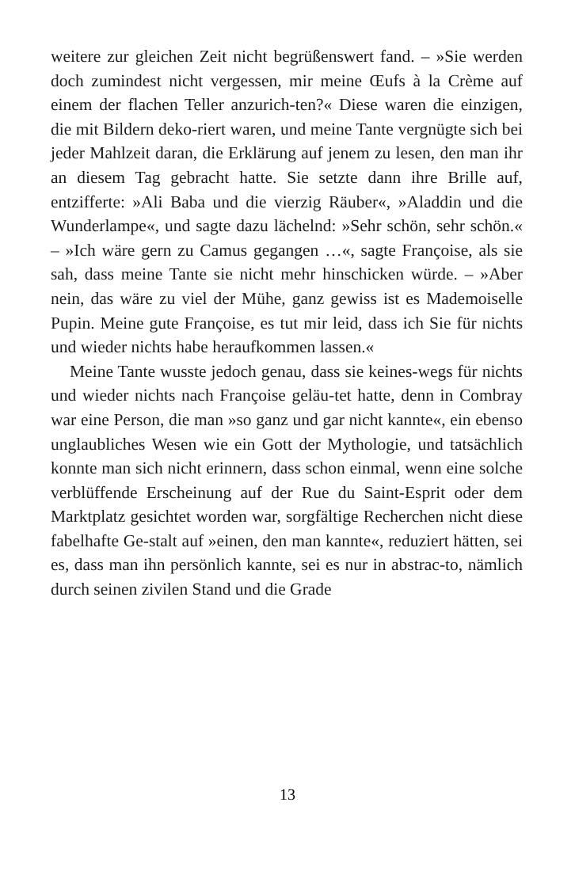weitere zur gleichen Zeit nicht begrüßenswert fand. – »Sie werden doch zumindest nicht vergessen, mir meine Œufs à la Crème auf einem der flachen Teller anzurich-ten?« Diese waren die einzigen, die mit Bildern deko-riert waren, und meine Tante vergnügte sich bei jeder Mahlzeit daran, die Erklärung auf jenem zu lesen, den man ihr an diesem Tag gebracht hatte. Sie setzte dann ihre Brille auf, entzifferte: »Ali Baba und die vierzig Räuber«, »Aladdin und die Wunderlampe«, und sagte dazu lächelnd: »Sehr schön, sehr schön.« – »Ich wäre gern zu Camus gegangen …«, sagte Françoise, als sie sah, dass meine Tante sie nicht mehr hinschicken würde. – »Aber nein, das wäre zu viel der Mühe, ganz gewiss ist es Mademoiselle Pupin. Meine gute Françoise, es tut mir leid, dass ich Sie für nichts und wieder nichts habe heraufkommen lassen.«
Meine Tante wusste jedoch genau, dass sie keines-wegs für nichts und wieder nichts nach Françoise geläu-tet hatte, denn in Combray war eine Person, die man »so ganz und gar nicht kannte«, ein ebenso unglaubliches Wesen wie ein Gott der Mythologie, und tatsächlich konnte man sich nicht erinnern, dass schon einmal, wenn eine solche verblüffende Erscheinung auf der Rue du Saint-Esprit oder dem Marktplatz gesichtet worden war, sorgfältige Recherchen nicht diese fabelhafte Ge-stalt auf »einen, den man kannte«, reduziert hätten, sei es, dass man ihn persönlich kannte, sei es nur in abstrac-to, nämlich durch seinen zivilen Stand und die Grade
13